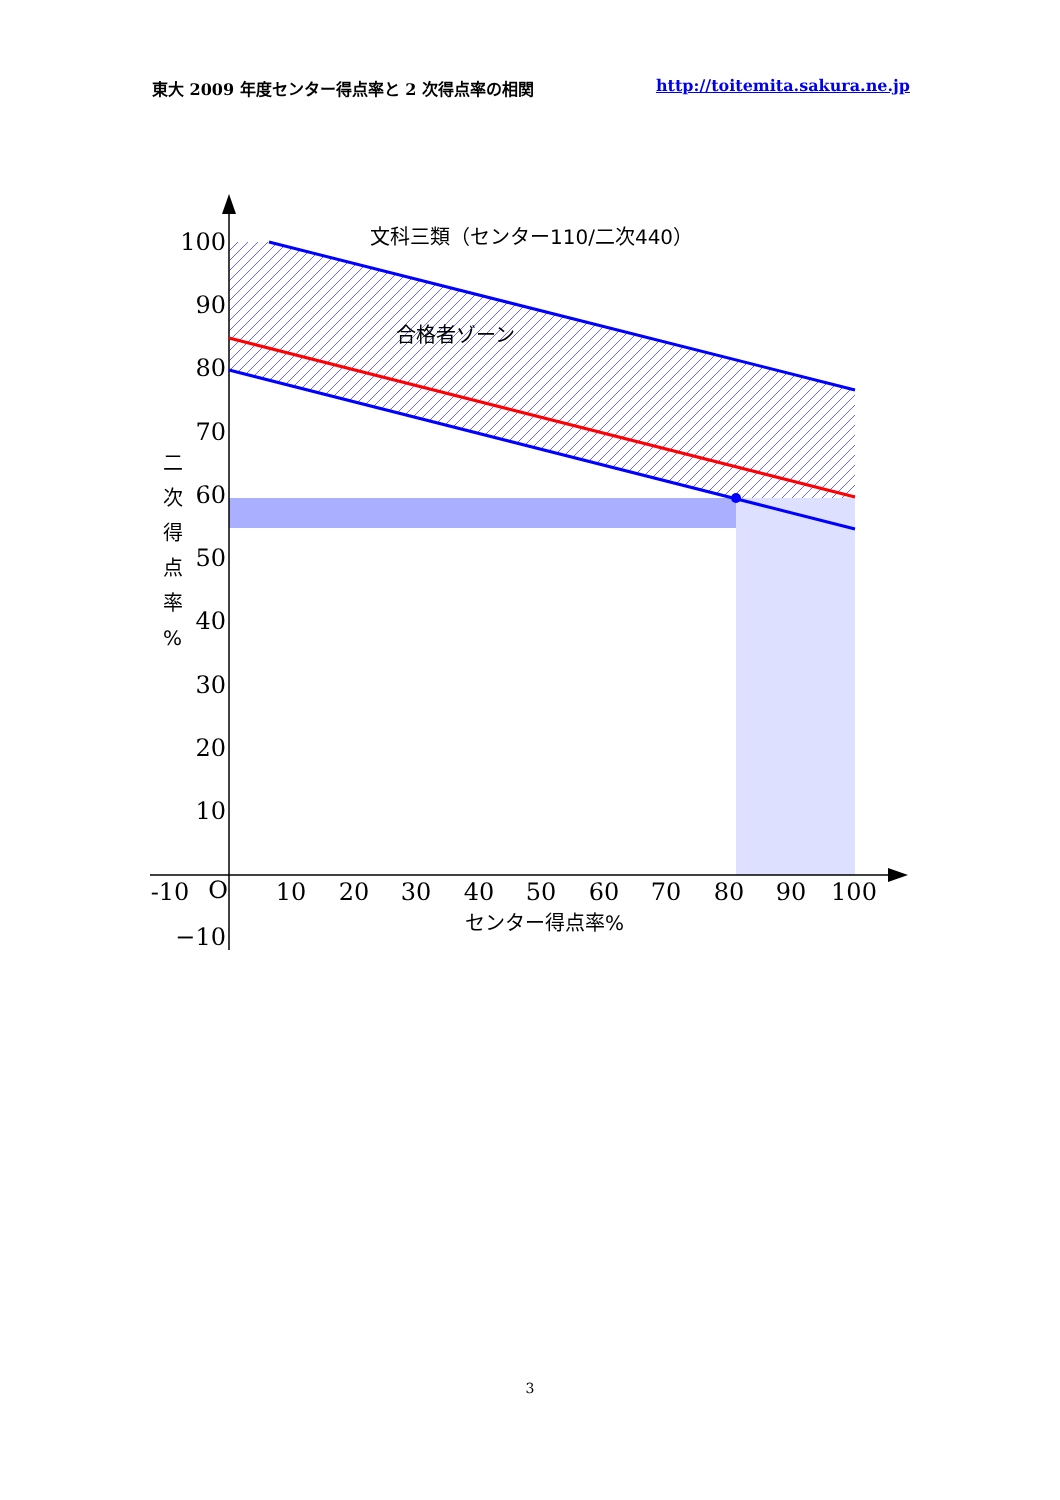東大 2009 年度センター得点率と 2 次得点率の相関 http://toitemita.sakura.ne.jp
100
90
80
70
60
50
40
30
20
10
−10
-10
O
10
20
30
40
50
60
70
80
90
100
文科三類（センター110/二次440）
合格者ゾーン
センター得点率%
二
次
得
点
率
%
3